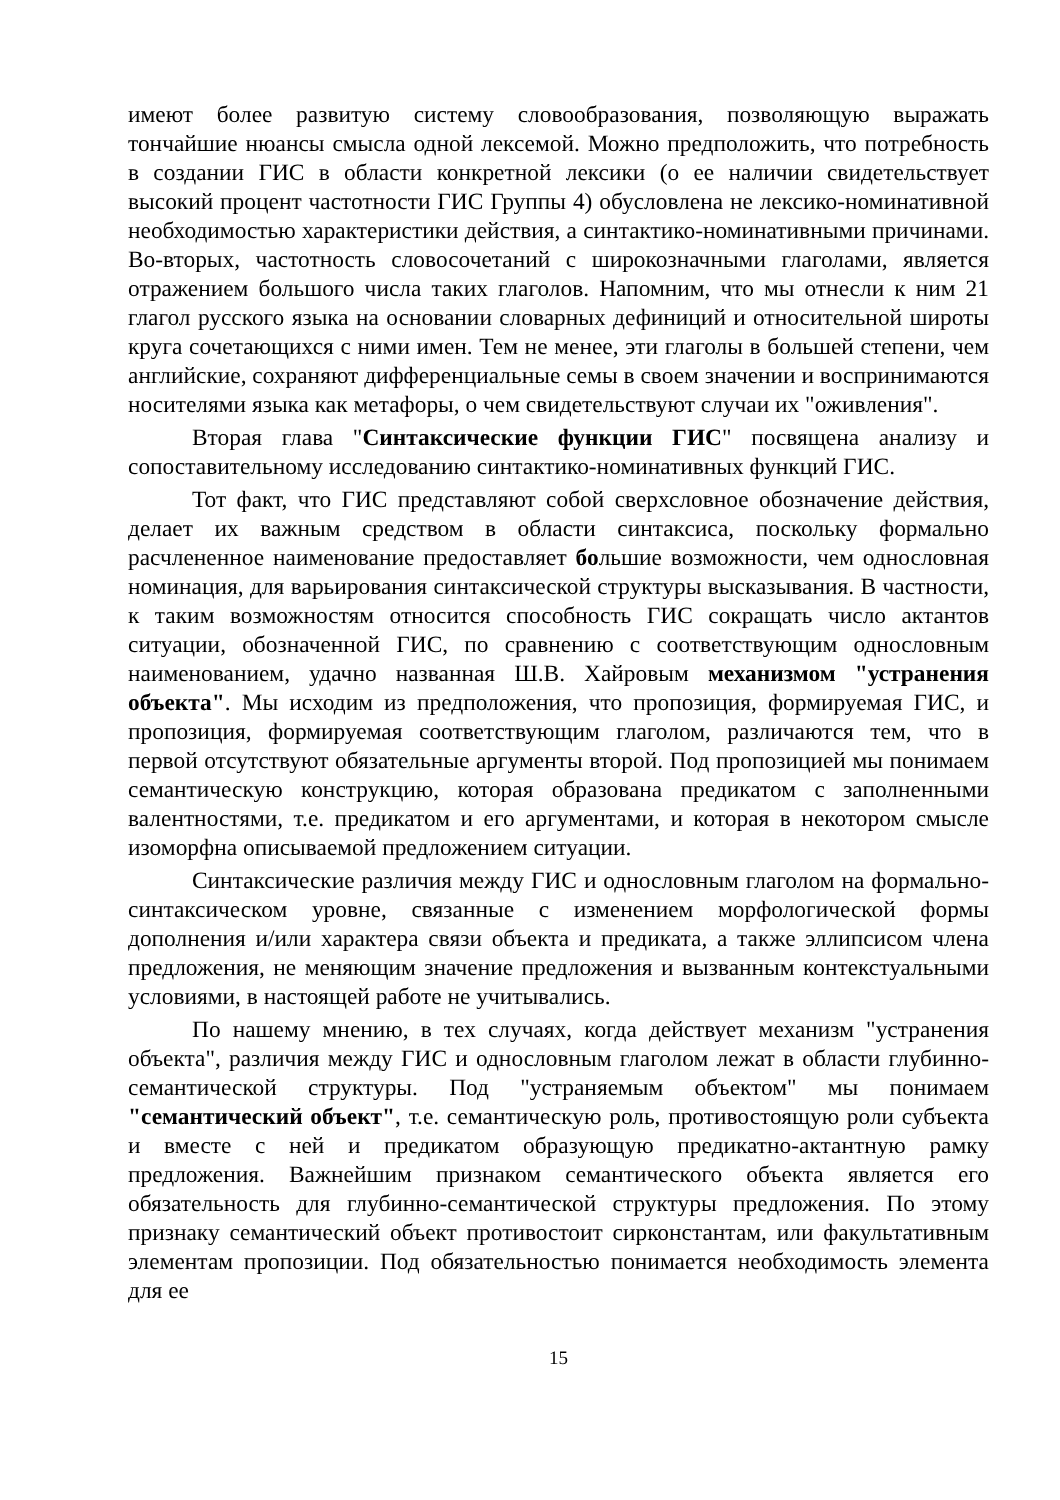имеют более развитую систему словообразования, позволяющую выражать тончайшие нюансы смысла одной лексемой. Можно предположить, что потребность в создании ГИС в области конкретной лексики (о ее наличии свидетельствует высокий процент частотности ГИС Группы 4) обусловлена не лексико-номинативной необходимостью характеристики действия, а синтактико-номинативными причинами. Во-вторых, частотность словосочетаний с широкозначными глаголами, является отражением большого числа таких глаголов. Напомним, что мы отнесли к ним 21 глагол русского языка на основании словарных дефиниций и относительной широты круга сочетающихся с ними имен. Тем не менее, эти глаголы в большей степени, чем английские, сохраняют дифференциальные семы в своем значении и воспринимаются носителями языка как метафоры, о чем свидетельствуют случаи их "оживления".
Вторая глава "Синтаксические функции ГИС" посвящена анализу и сопоставительному исследованию синтактико-номинативных функций ГИС.
Тот факт, что ГИС представляют собой сверхсловное обозначение действия, делает их важным средством в области синтаксиса, поскольку формально расчлененное наименование предоставляет большие возможности, чем однословная номинация, для варьирования синтаксической структуры высказывания. В частности, к таким возможностям относится способность ГИС сокращать число актантов ситуации, обозначенной ГИС, по сравнению с соответствующим однословным наименованием, удачно названная Ш.В. Хайровым механизмом "устранения объекта". Мы исходим из предположения, что пропозиция, формируемая ГИС, и пропозиция, формируемая соответствующим глаголом, различаются тем, что в первой отсутствуют обязательные аргументы второй. Под пропозицией мы понимаем семантическую конструкцию, которая образована предикатом с заполненными валентностями, т.е. предикатом и его аргументами, и которая в некотором смысле изоморфна описываемой предложением ситуации.
Синтаксические различия между ГИС и однословным глаголом на формально-синтаксическом уровне, связанные с изменением морфологической формы дополнения и/или характера связи объекта и предиката, а также эллипсисом члена предложения, не меняющим значение предложения и вызванным контекстуальными условиями, в настоящей работе не учитывались.
По нашему мнению, в тех случаях, когда действует механизм "устранения объекта", различия между ГИС и однословным глаголом лежат в области глубинно-семантической структуры. Под "устраняемым объектом" мы понимаем "семантический объект", т.е. семантическую роль, противостоящую роли субъекта и вместе с ней и предикатом образующую предикатно-актантную рамку предложения. Важнейшим признаком семантического объекта является его обязательность для глубинно-семантической структуры предложения. По этому признаку семантический объект противостоит сирконстантам, или факультативным элементам пропозиции. Под обязательностью понимается необходимость элемента для ее
15